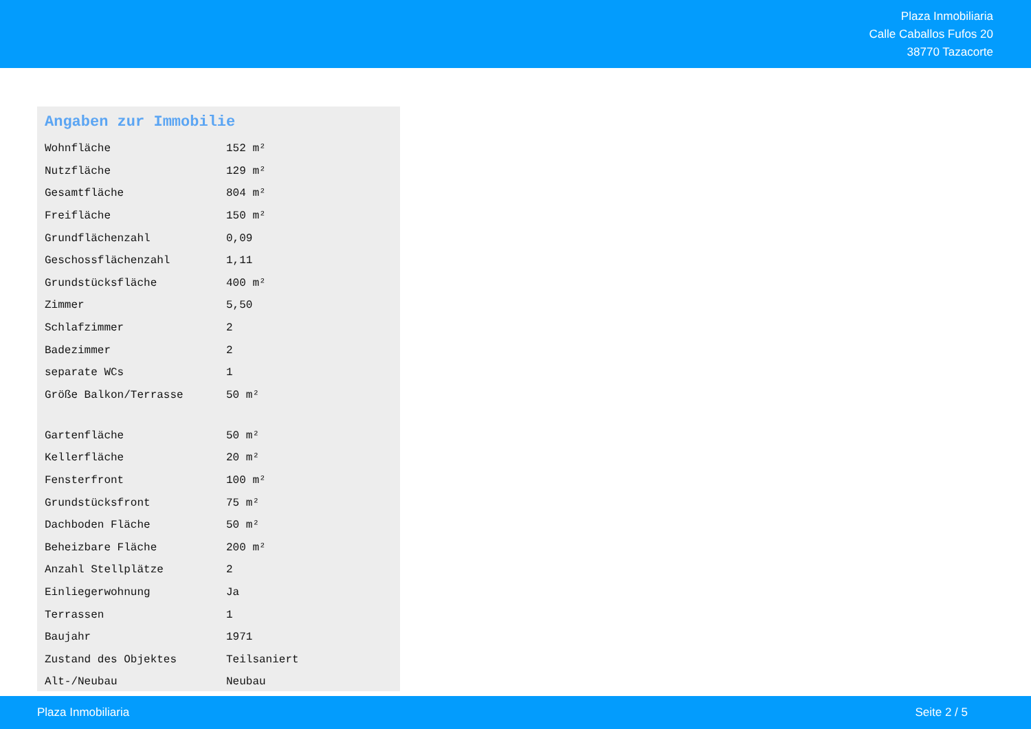Plaza Inmobiliaria
Calle Caballos Fufos 20
38770 Tazacorte
Angaben zur Immobilie
| Wohnfläche | 152 m² |
| Nutzfläche | 129 m² |
| Gesamtfläche | 804 m² |
| Freifläche | 150 m² |
| Grundflächenzahl | 0,09 |
| Geschossflächenzahl | 1,11 |
| Grundstücksfläche | 400 m² |
| Zimmer | 5,50 |
| Schlafzimmer | 2 |
| Badezimmer | 2 |
| separate WCs | 1 |
| Größe Balkon/Terrasse | 50 m² |
| Gartenfläche | 50 m² |
| Kellerfläche | 20 m² |
| Fensterfront | 100 m² |
| Grundstücksfront | 75 m² |
| Dachboden Fläche | 50 m² |
| Beheizbare Fläche | 200 m² |
| Anzahl Stellplätze | 2 |
| Einliegerwohnung | Ja |
| Terrassen | 1 |
| Baujahr | 1971 |
| Zustand des Objektes | Teilsaniert |
| Alt-/Neubau | Neubau |
Plaza Inmobiliaria Seite 2 / 5